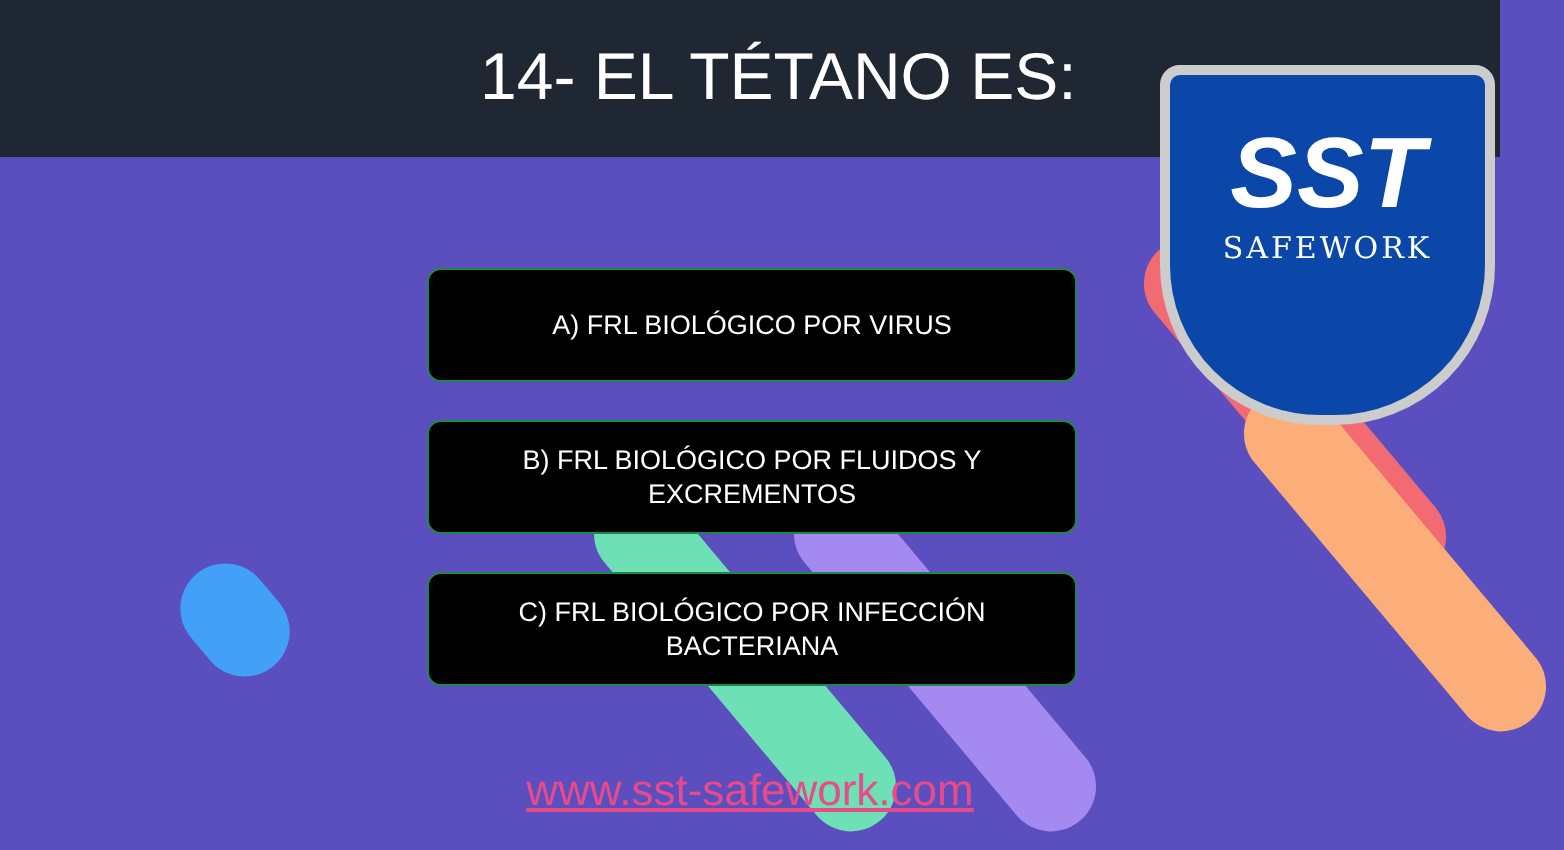14- EL TÉTANO ES:
SST
SAFEWORK
A) FRL BIOLÓGICO POR VIRUS
B) FRL BIOLÓGICO POR FLUIDOS Y
EXCREMENTOS
C) FRL BIOLÓGICO POR INFECCIÓN
BACTERIANA
www.sst-safework.com